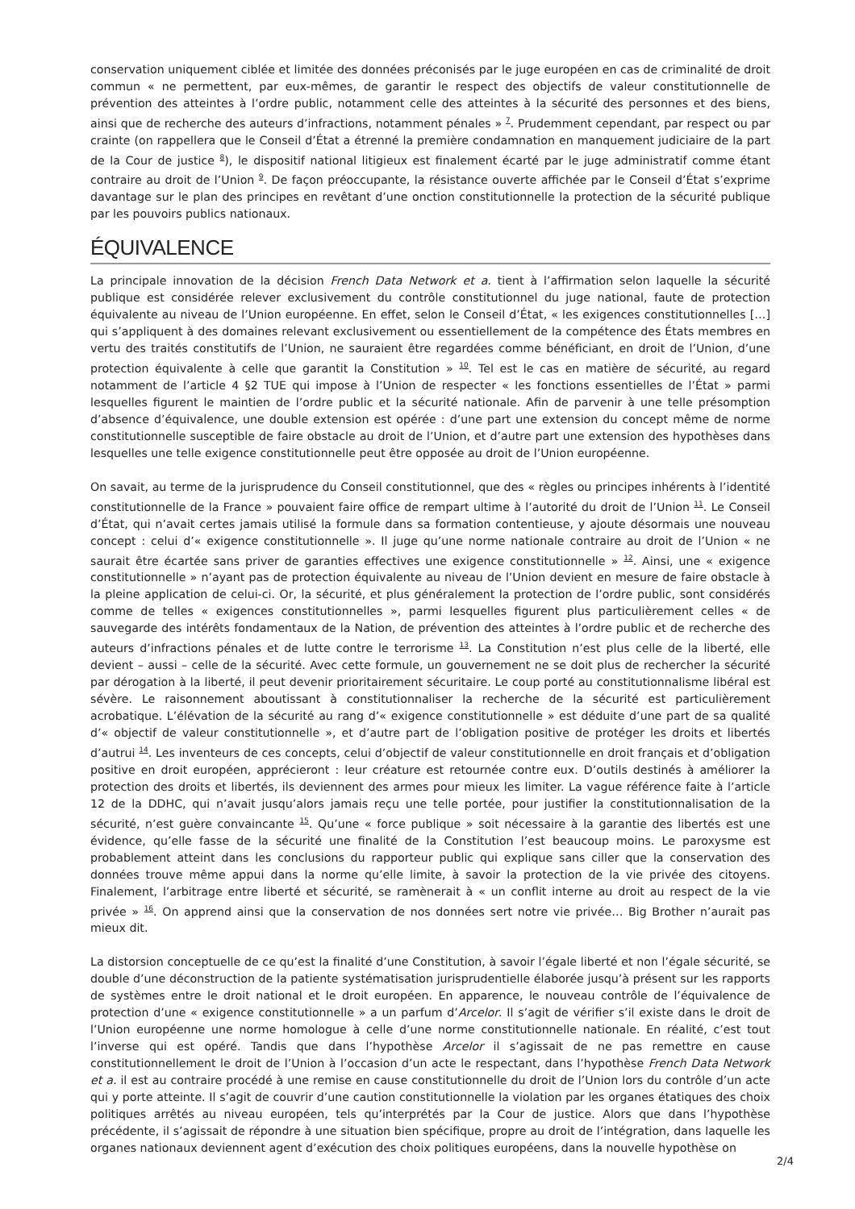conservation uniquement ciblée et limitée des données préconisés par le juge européen en cas de criminalité de droit commun « ne permettent, par eux-mêmes, de garantir le respect des objectifs de valeur constitutionnelle de prévention des atteintes à l’ordre public, notamment celle des atteintes à la sécurité des personnes et des biens, ainsi que de recherche des auteurs d’infractions, notamment pénales » <sup>7</sup>. Prudemment cependant, par respect ou par crainte (on rappellera que le Conseil d’État a étrenné la première condamnation en manquement judiciaire de la part de la Cour de justice <sup>8</sup>), le dispositif national litigieux est finalement écarté par le juge administratif comme étant contraire au droit de l’Union <sup>9</sup>. De façon préoccupante, la résistance ouverte affichée par le Conseil d’État s’exprime davantage sur le plan des principes en revêtant d’une onction constitutionnelle la protection de la sécurité publique par les pouvoirs publics nationaux.
ÉQUIVALENCE
La principale innovation de la décision French Data Network et a. tient à l’affirmation selon laquelle la sécurité publique est considérée relever exclusivement du contrôle constitutionnel du juge national, faute de protection équivalente au niveau de l’Union européenne. En effet, selon le Conseil d’État, « les exigences constitutionnelles […] qui s’appliquent à des domaines relevant exclusivement ou essentiellement de la compétence des États membres en vertu des traités constitutifs de l’Union, ne sauraient être regardées comme bénéficiant, en droit de l’Union, d’une protection équivalente à celle que garantit la Constitution » <sup>10</sup>. Tel est le cas en matière de sécurité, au regard notamment de l’article 4 §2 TUE qui impose à l’Union de respecter « les fonctions essentielles de l’État » parmi lesquelles figurent le maintien de l’ordre public et la sécurité nationale. Afin de parvenir à une telle présomption d’absence d’équivalence, une double extension est opérée : d’une part une extension du concept même de norme constitutionnelle susceptible de faire obstacle au droit de l’Union, et d’autre part une extension des hypothèses dans lesquelles une telle exigence constitutionnelle peut être opposée au droit de l’Union européenne.
On savait, au terme de la jurisprudence du Conseil constitutionnel, que des « règles ou principes inhérents à l’identité constitutionnelle de la France » pouvaient faire office de rempart ultime à l’autorité du droit de l’Union <sup>11</sup>. Le Conseil d’État, qui n’avait certes jamais utilisé la formule dans sa formation contentieuse, y ajoute désormais une nouveau concept : celui d’« exigence constitutionnelle ». Il juge qu’une norme nationale contraire au droit de l’Union « ne saurait être écartée sans priver de garanties effectives une exigence constitutionnelle » <sup>12</sup>. Ainsi, une « exigence constitutionnelle » n’ayant pas de protection équivalente au niveau de l’Union devient en mesure de faire obstacle à la pleine application de celui-ci. Or, la sécurité, et plus généralement la protection de l’ordre public, sont considérés comme de telles « exigences constitutionnelles », parmi lesquelles figurent plus particulièrement celles « de sauvegarde des intérêts fondamentaux de la Nation, de prévention des atteintes à l’ordre public et de recherche des auteurs d’infractions pénales et de lutte contre le terrorisme <sup>13</sup>. La Constitution n’est plus celle de la liberté, elle devient – aussi – celle de la sécurité. Avec cette formule, un gouvernement ne se doit plus de rechercher la sécurité par dérogation à la liberté, il peut devenir prioritairement sécuritaire. Le coup porté au constitutionnalisme libéral est sévère. Le raisonnement aboutissant à constitutionnaliser la recherche de la sécurité est particulièrement acrobatique. L’élévation de la sécurité au rang d’« exigence constitutionnelle » est déduite d’une part de sa qualité d’« objectif de valeur constitutionnelle », et d’autre part de l’obligation positive de protéger les droits et libertés d’autrui <sup>14</sup>. Les inventeurs de ces concepts, celui d’objectif de valeur constitutionnelle en droit français et d’obligation positive en droit européen, apprécieront : leur créature est retournée contre eux. D’outils destinés à améliorer la protection des droits et libertés, ils deviennent des armes pour mieux les limiter. La vague référence faite à l’article 12 de la DDHC, qui n’avait jusqu’alors jamais reçu une telle portée, pour justifier la constitutionnalisation de la sécurité, n’est guère convaincante <sup>15</sup>. Qu’une « force publique » soit nécessaire à la garantie des libertés est une évidence, qu’elle fasse de la sécurité une finalité de la Constitution l’est beaucoup moins. Le paroxysme est probablement atteint dans les conclusions du rapporteur public qui explique sans ciller que la conservation des données trouve même appui dans la norme qu’elle limite, à savoir la protection de la vie privée des citoyens. Finalement, l’arbitrage entre liberté et sécurité, se ramènerait à « un conflit interne au droit au respect de la vie privée » <sup>16</sup>. On apprend ainsi que la conservation de nos données sert notre vie privée… Big Brother n’aurait pas mieux dit.
La distorsion conceptuelle de ce qu’est la finalité d’une Constitution, à savoir l’égale liberté et non l’égale sécurité, se double d’une déconstruction de la patiente systématisation jurisprudentielle élaborée jusqu’à présent sur les rapports de systèmes entre le droit national et le droit européen. En apparence, le nouveau contrôle de l’équivalence de protection d’une « exigence constitutionnelle » a un parfum d’Arcelor. Il s’agit de vérifier s’il existe dans le droit de l’Union européenne une norme homologue à celle d’une norme constitutionnelle nationale. En réalité, c’est tout l’inverse qui est opéré. Tandis que dans l’hypothèse Arcelor il s’agissait de ne pas remettre en cause constitutionnellement le droit de l’Union à l’occasion d’un acte le respectant, dans l’hypothèse French Data Network et a. il est au contraire procédé à une remise en cause constitutionnelle du droit de l’Union lors du contrôle d’un acte qui y porte atteinte. Il s’agit de couvrir d’une caution constitutionnelle la violation par les organes étatiques des choix politiques arrêtés au niveau européen, tels qu’interprétés par la Cour de justice. Alors que dans l’hypothèse précédente, il s’agissait de répondre à une situation bien spécifique, propre au droit de l’intégration, dans laquelle les organes nationaux deviennent agent d’exécution des choix politiques européens, dans la nouvelle hypothèse on
2/4